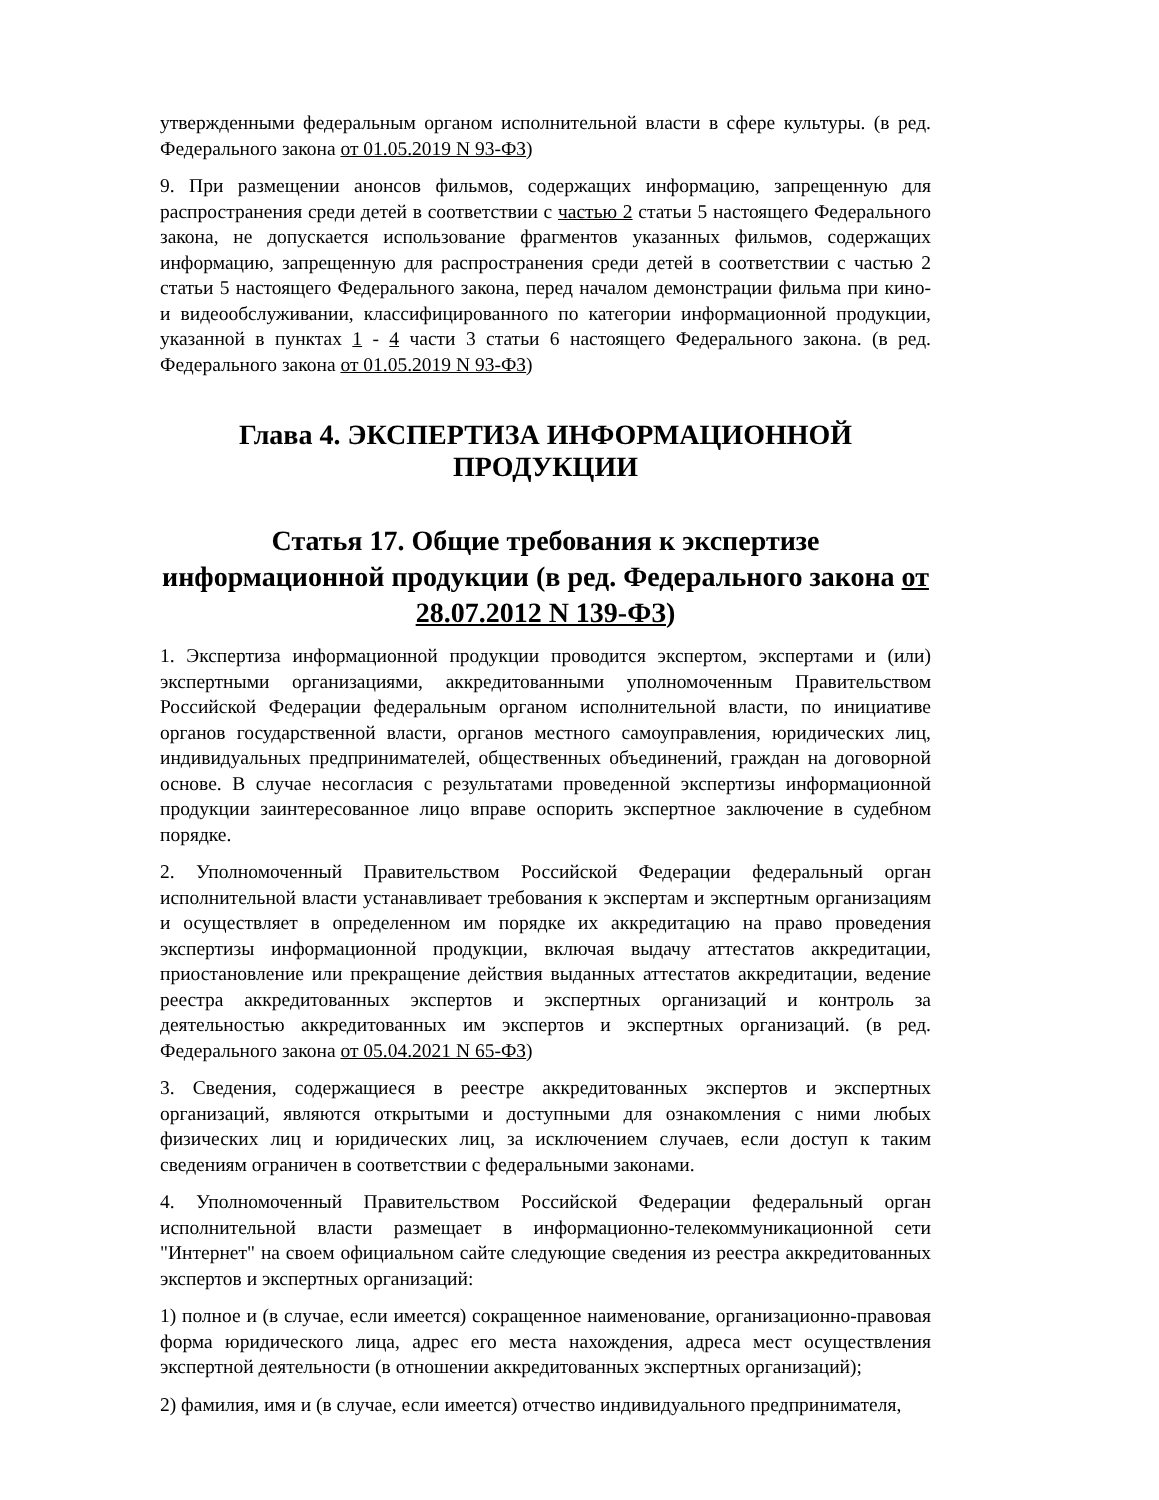утвержденными федеральным органом исполнительной власти в сфере культуры. (в ред. Федерального закона от 01.05.2019 N 93-ФЗ)
9. При размещении анонсов фильмов, содержащих информацию, запрещенную для распространения среди детей в соответствии с частью 2 статьи 5 настоящего Федерального закона, не допускается использование фрагментов указанных фильмов, содержащих информацию, запрещенную для распространения среди детей в соответствии с частью 2 статьи 5 настоящего Федерального закона, перед началом демонстрации фильма при кино- и видеообслуживании, классифицированного по категории информационной продукции, указанной в пунктах 1 - 4 части 3 статьи 6 настоящего Федерального закона. (в ред. Федерального закона от 01.05.2019 N 93-ФЗ)
Глава 4. ЭКСПЕРТИЗА ИНФОРМАЦИОННОЙ ПРОДУКЦИИ
Статья 17. Общие требования к экспертизе информационной продукции (в ред. Федерального закона от 28.07.2012 N 139-ФЗ)
1. Экспертиза информационной продукции проводится экспертом, экспертами и (или) экспертными организациями, аккредитованными уполномоченным Правительством Российской Федерации федеральным органом исполнительной власти, по инициативе органов государственной власти, органов местного самоуправления, юридических лиц, индивидуальных предпринимателей, общественных объединений, граждан на договорной основе. В случае несогласия с результатами проведенной экспертизы информационной продукции заинтересованное лицо вправе оспорить экспертное заключение в судебном порядке.
2. Уполномоченный Правительством Российской Федерации федеральный орган исполнительной власти устанавливает требования к экспертам и экспертным организациям и осуществляет в определенном им порядке их аккредитацию на право проведения экспертизы информационной продукции, включая выдачу аттестатов аккредитации, приостановление или прекращение действия выданных аттестатов аккредитации, ведение реестра аккредитованных экспертов и экспертных организаций и контроль за деятельностью аккредитованных им экспертов и экспертных организаций. (в ред. Федерального закона от 05.04.2021 N 65-ФЗ)
3. Сведения, содержащиеся в реестре аккредитованных экспертов и экспертных организаций, являются открытыми и доступными для ознакомления с ними любых физических лиц и юридических лиц, за исключением случаев, если доступ к таким сведениям ограничен в соответствии с федеральными законами.
4. Уполномоченный Правительством Российской Федерации федеральный орган исполнительной власти размещает в информационно-телекоммуникационной сети "Интернет" на своем официальном сайте следующие сведения из реестра аккредитованных экспертов и экспертных организаций:
1) полное и (в случае, если имеется) сокращенное наименование, организационно-правовая форма юридического лица, адрес его места нахождения, адреса мест осуществления экспертной деятельности (в отношении аккредитованных экспертных организаций);
2) фамилия, имя и (в случае, если имеется) отчество индивидуального предпринимателя,